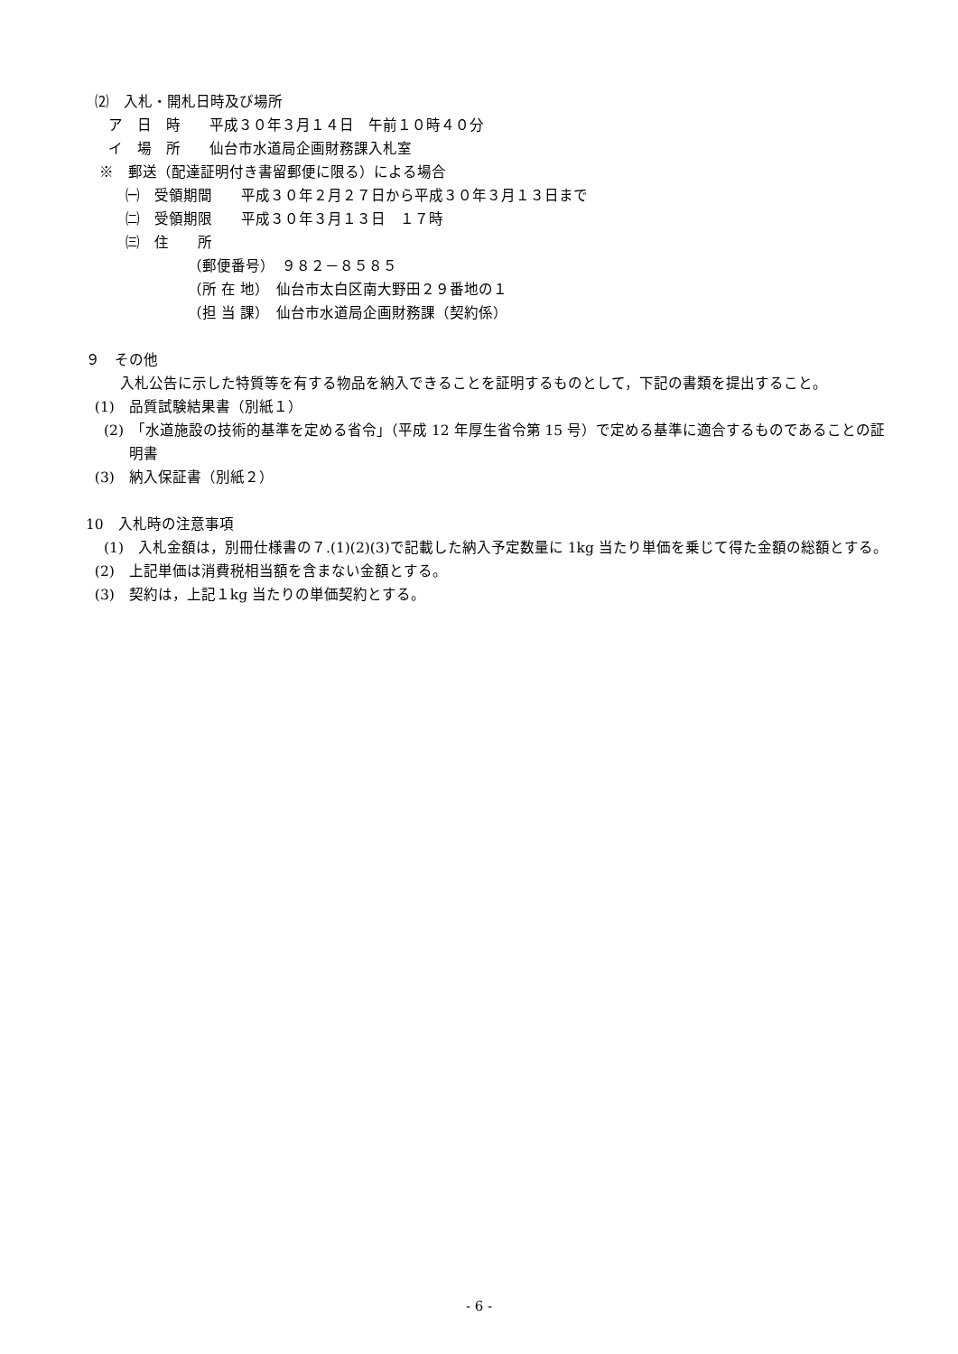⑵　入札・開札日時及び場所
ア　日　時　　平成３０年３月１４日　午前１０時４０分
イ　場　所　　仙台市水道局企画財務課入札室
※　郵送（配達証明付き書留郵便に限る）による場合
㈠　受領期間　　平成３０年２月２７日から平成３０年３月１３日まで
㈡　受領期限　　平成３０年３月１３日　１７時
㈢　住　　所
（郵便番号）　９８２－８５８５
（所 在 地）　仙台市太白区南大野田２９番地の１
（担 当 課）　仙台市水道局企画財務課（契約係）
９　その他
入札公告に示した特質等を有する物品を納入できることを証明するものとして，下記の書類を提出すること。
(1)　品質試験結果書（別紙１）
(2)　「水道施設の技術的基準を定める省令」（平成 12 年厚生省令第 15 号）で定める基準に適合するものであることの証明書
(3)　納入保証書（別紙２）
10　入札時の注意事項
(1)　入札金額は，別冊仕様書の７.(1)(2)(3)で記載した納入予定数量に 1kg 当たり単価を乗じて得た金額の総額とする。
(2)　上記単価は消費税相当額を含まない金額とする。
(3)　契約は，上記１kg 当たりの単価契約とする。
- 6 -